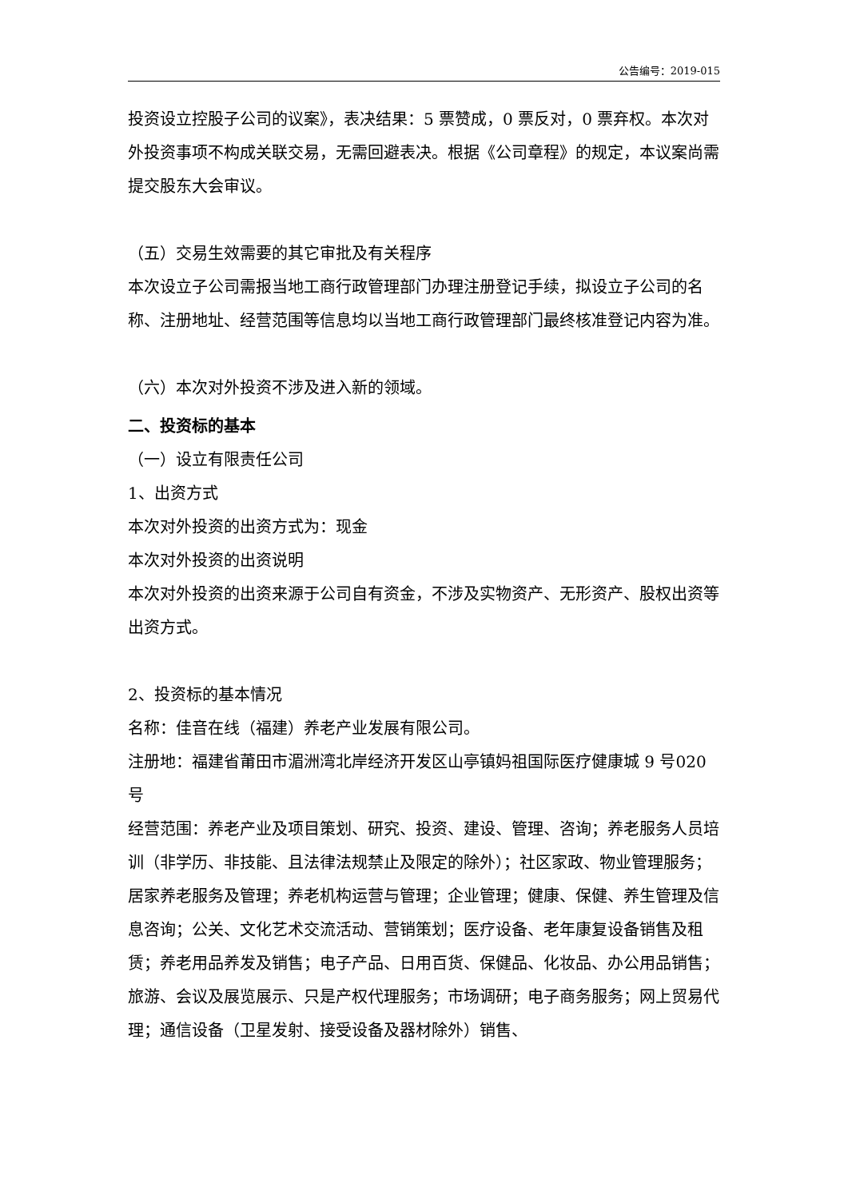公告编号：2019-015
投资设立控股子公司的议案》，表决结果：5 票赞成，0 票反对，0 票弃权。本次对外投资事项不构成关联交易，无需回避表决。根据《公司章程》的规定，本议案尚需提交股东大会审议。
（五）交易生效需要的其它审批及有关程序
本次设立子公司需报当地工商行政管理部门办理注册登记手续，拟设立子公司的名称、注册地址、经营范围等信息均以当地工商行政管理部门最终核准登记内容为准。
（六）本次对外投资不涉及进入新的领域。
二、投资标的基本
（一）设立有限责任公司
1、出资方式
本次对外投资的出资方式为：现金
本次对外投资的出资说明
本次对外投资的出资来源于公司自有资金，不涉及实物资产、无形资产、股权出资等出资方式。
2、投资标的基本情况
名称：佳音在线（福建）养老产业发展有限公司。
注册地：福建省莆田市湄洲湾北岸经济开发区山亭镇妈祖国际医疗健康城 9 号020 号
经营范围：养老产业及项目策划、研究、投资、建设、管理、咨询；养老服务人员培训（非学历、非技能、且法律法规禁止及限定的除外）；社区家政、物业管理服务；居家养老服务及管理；养老机构运营与管理；企业管理；健康、保健、养生管理及信息咨询；公关、文化艺术交流活动、营销策划；医疗设备、老年康复设备销售及租赁；养老用品养发及销售；电子产品、日用百货、保健品、化妆品、办公用品销售；旅游、会议及展览展示、只是产权代理服务；市场调研；电子商务服务；网上贸易代理；通信设备（卫星发射、接受设备及器材除外）销售、